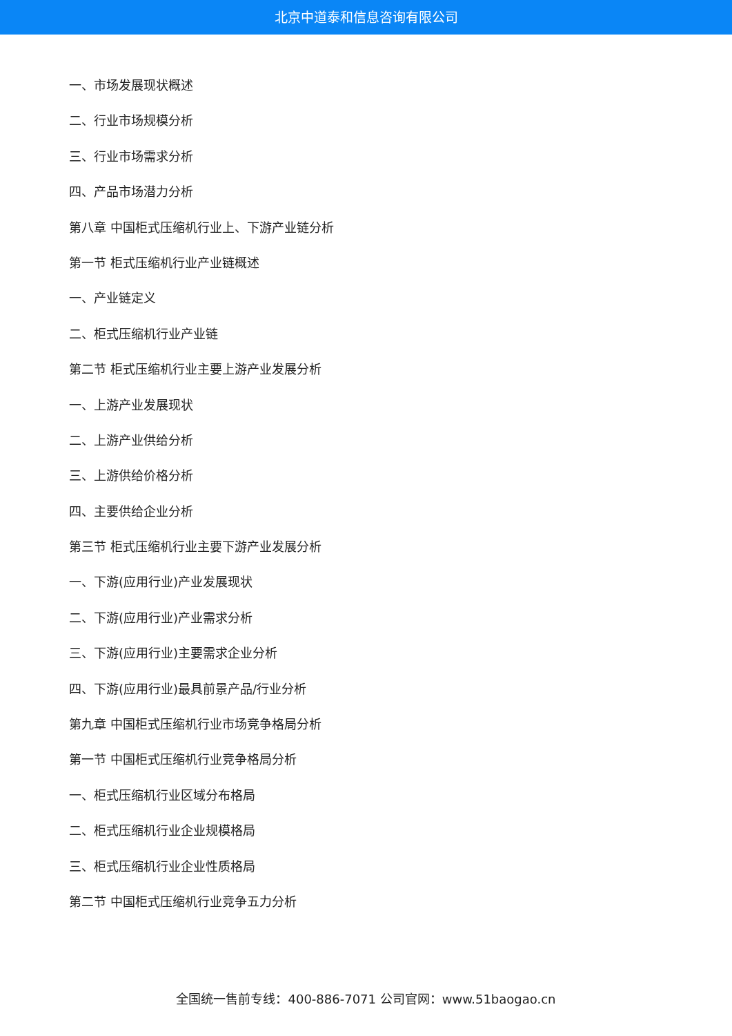北京中道泰和信息咨询有限公司
一、市场发展现状概述
二、行业市场规模分析
三、行业市场需求分析
四、产品市场潜力分析
第八章 中国柜式压缩机行业上、下游产业链分析
第一节 柜式压缩机行业产业链概述
一、产业链定义
二、柜式压缩机行业产业链
第二节 柜式压缩机行业主要上游产业发展分析
一、上游产业发展现状
二、上游产业供给分析
三、上游供给价格分析
四、主要供给企业分析
第三节 柜式压缩机行业主要下游产业发展分析
一、下游(应用行业)产业发展现状
二、下游(应用行业)产业需求分析
三、下游(应用行业)主要需求企业分析
四、下游(应用行业)最具前景产品/行业分析
第九章 中国柜式压缩机行业市场竞争格局分析
第一节 中国柜式压缩机行业竞争格局分析
一、柜式压缩机行业区域分布格局
二、柜式压缩机行业企业规模格局
三、柜式压缩机行业企业性质格局
第二节 中国柜式压缩机行业竞争五力分析
全国统一售前专线：400-886-7071 公司官网：www.51baogao.cn